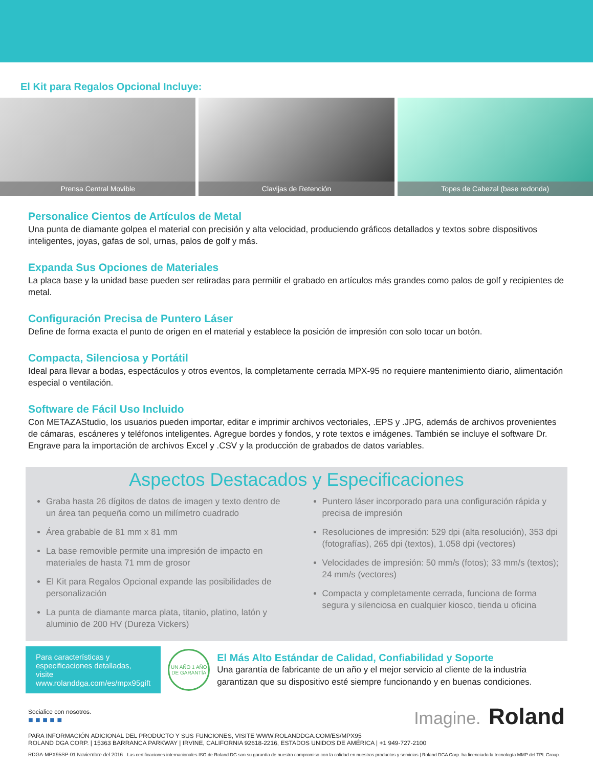El Kit para Regalos Opcional Incluye:
Prensa Central Movible Clavijas de Retención Topes de Cabezal (base redonda)
Personalice Cientos de Artículos de Metal
Una punta de diamante golpea el material con precisión y alta velocidad, produciendo gráficos detallados y textos sobre dispositivos inteligentes, joyas, gafas de sol, urnas, palos de golf y más.
Expanda Sus Opciones de Materiales
La placa base y la unidad base pueden ser retiradas para permitir el grabado en artículos más grandes como palos de golf y recipientes de metal.
Configuración Precisa de Puntero Láser
Define de forma exacta el punto de origen en el material y establece la posición de impresión con solo tocar un botón.
Compacta, Silenciosa y Portátil
Ideal para llevar a bodas, espectáculos y otros eventos, la completamente cerrada MPX-95 no requiere mantenimiento diario, alimentación especial o ventilación.
Software de Fácil Uso Incluido
Con METAZAStudio, los usuarios pueden importar, editar e imprimir archivos vectoriales, .EPS y .JPG, además de archivos provenientes de cámaras, escáneres y teléfonos inteligentes. Agregue bordes y fondos, y rote textos e imágenes. También se incluye el software Dr. Engrave para la importación de archivos Excel y .CSV y la producción de grabados de datos variables.
Aspectos Destacados y Especificaciones
Graba hasta 26 dígitos de datos de imagen y texto dentro de un área tan pequeña como un milímetro cuadrado
Área grabable de 81 mm x 81 mm
La base removible permite una impresión de impacto en materiales de hasta 71 mm de grosor
El Kit para Regalos Opcional expande las posibilidades de personalización
La punta de diamante marca plata, titanio, platino, latón y aluminio de 200 HV (Dureza Vickers)
Puntero láser incorporado para una configuración rápida y precisa de impresión
Resoluciones de impresión: 529 dpi (alta resolución), 353 dpi (fotografías), 265 dpi (textos), 1.058 dpi (vectores)
Velocidades de impresión: 50 mm/s (fotos); 33 mm/s (textos); 24 mm/s (vectores)
Compacta y completamente cerrada, funciona de forma segura y silenciosa en cualquier kiosco, tienda u oficina
Para características y especificaciones detalladas, visite www.rolanddga.com/es/mpx95gift
UN AÑO 1 AÑO DE GARANTÍA
El Más Alto Estándar de Calidad, Confiabilidad y Soporte
Una garantía de fabricante de un año y el mejor servicio al cliente de la industria garantizan que su dispositivo esté siempre funcionando y en buenas condiciones.
Socialice con nosotros.
■ ■ ■ ■ ■
Imagine. Roland
PARA INFORMACIÓN ADICIONAL DEL PRODUCTO Y SUS FUNCIONES, VISITE WWW.ROLANDDGA.COM/ES/MPX95
ROLAND DGA CORP. | 15363 BARRANCA PARKWAY | IRVINE, CALIFORNIA 92618-2216, ESTADOS UNIDOS DE AMÉRICA | +1 949-727-2100
RDGA-MPX95SP-01 Noviembre del 2016 Las certificaciones internacionales ISO de Roland DG son su garantía de nuestro compromiso con la calidad en nuestros productos y servicios | Roland DGA Corp. ha licenciado la tecnología MMP del TPL Group.